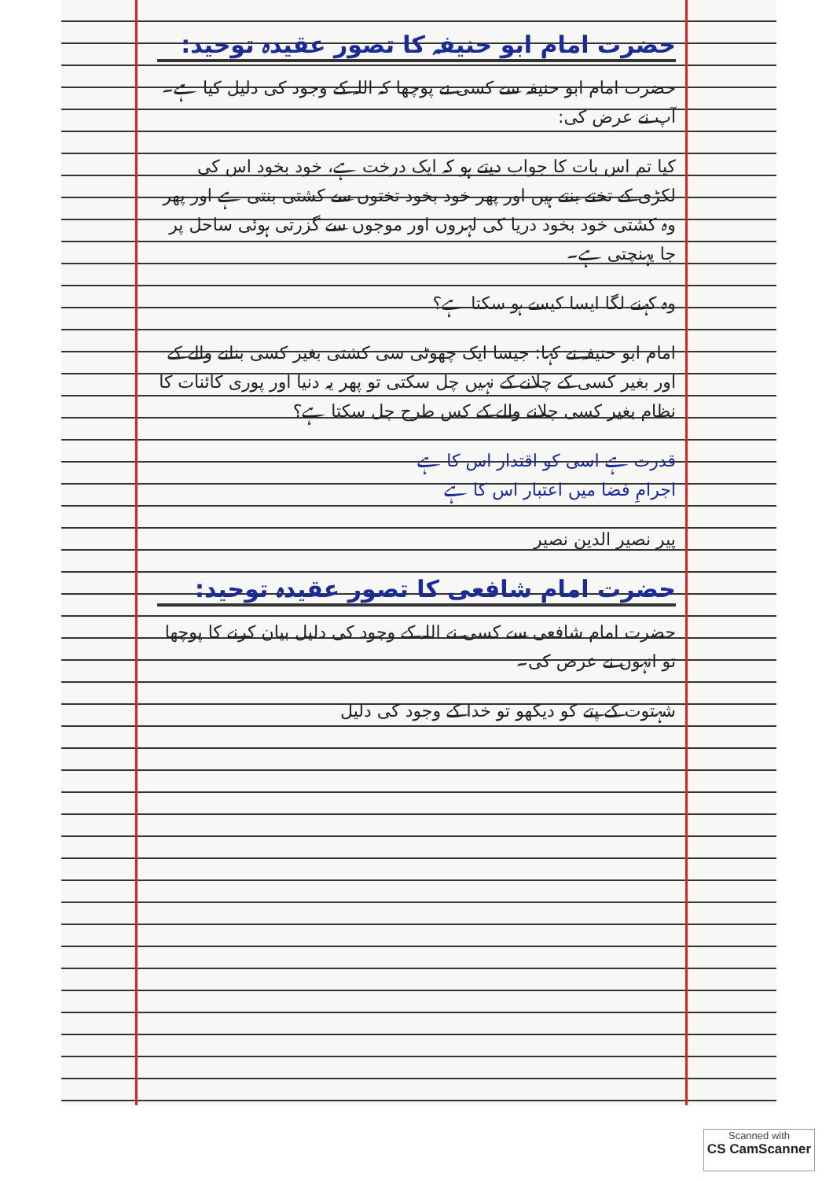حضرت امام ابو حنیفہ کا تصورِ عقیدہ توحید:
حضرت امام ابو حنیفہ سے کسی نے پوچھا کہ اللہ کے وجود کی دلیل کیا ہے۔ آپ نے عرض کی:
کیا تم اس بات کا جواب دیتے ہو کہ ایک درخت ہے، خود بخود اس کی لکڑی کے تختے بنتے ہیں اور پھر خود بخود تختوں سے کشتی بنتی ہے اور پھر وہ کشتی خود بخود دریا کی لہروں اور موجوں سے گزرتی ہوئی ساحل پر جا پہنچتی ہے۔
وہ کہنے لگا ایسا کیسے ہو سکتا ہے؟
امام ابو حنیفہ نے کہا: جیسا ایک چھوٹی سی کشتی بغیر کسی بنانے والے کے اور بغیر کسی کے چلانے کے نہیں چل سکتی تو پھر یہ دنیا اور پوری کائنات کا نظام بغیر کسی چلانے والے کے کس طرح چل سکتا ہے؟
قدرت ہے اسی کو اقتدار اس کا ہے
اجرامِ فضا میں اعتبار اس کا ہے
پیر نصیر الدین نصیر
حضرت امام شافعی کا تصورِ عقیدہ توحید:
حضرت امام شافعی سے کسی نے اللہ کے وجود کی دلیل بیان کرنے کا پوچھا تو انہوں نے عرض کی۔
شہتوت کے پتے کو دیکھو تو خدا کے وجود کی دلیل
Scanned with
CS CamScanner